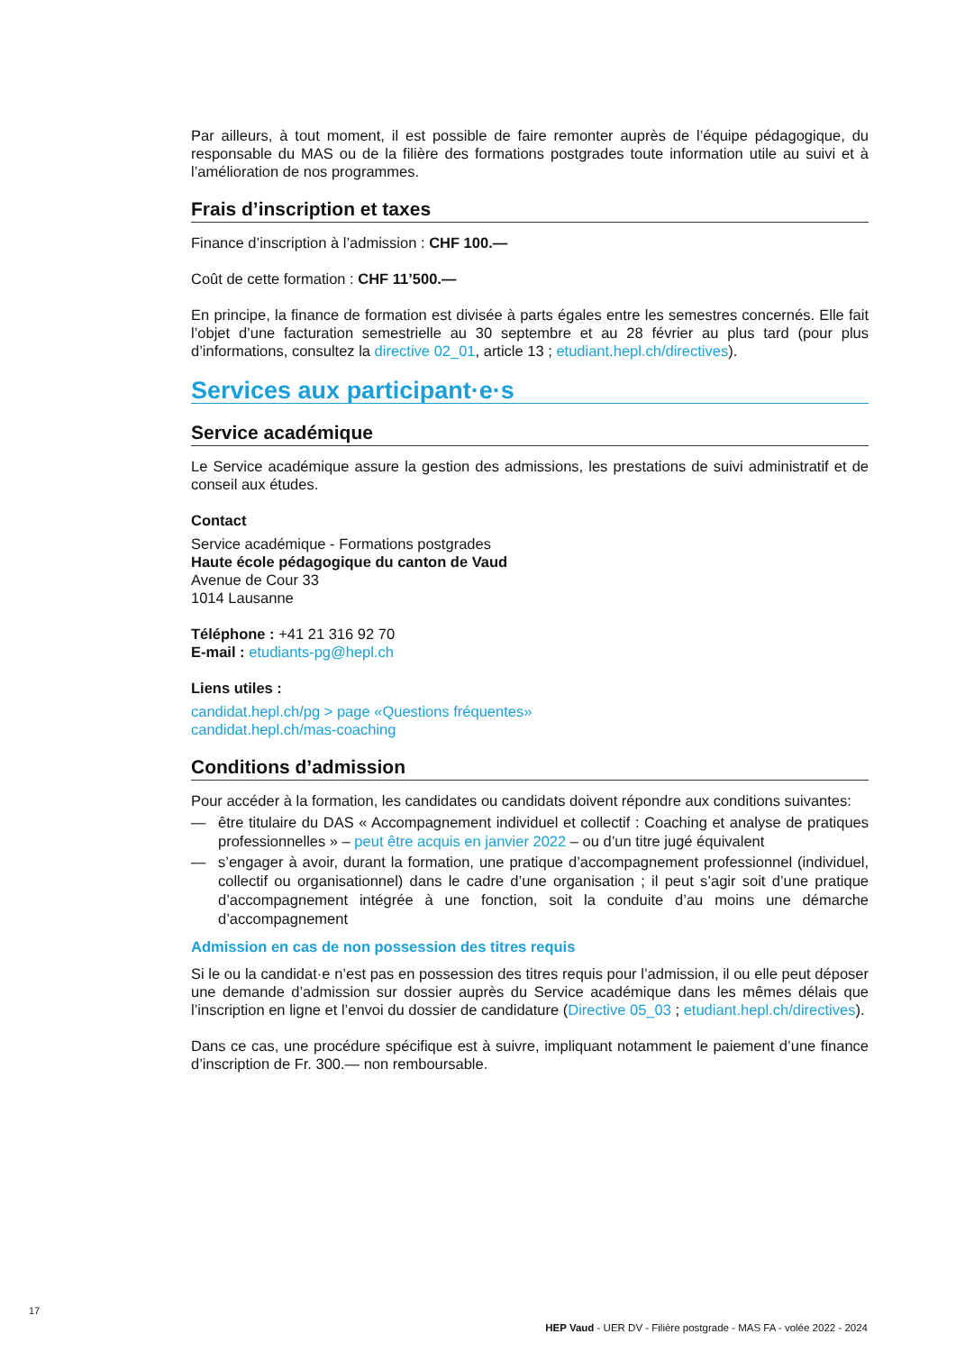Par ailleurs, à tout moment, il est possible de faire remonter auprès de l’équipe pédagogique, du responsable du MAS ou de la filière des formations postgrades toute information utile au suivi et à l’amélioration de nos programmes.
Frais d’inscription et taxes
Finance d’inscription à l’admission : CHF 100.—
Coût de cette formation : CHF 11’500.—
En principe, la finance de formation est divisée à parts égales entre les semestres concernés. Elle fait l’objet d’une facturation semestrielle au 30 septembre et au 28 février au plus tard (pour plus d’informations, consultez la directive 02_01, article 13 ; etudiant.hepl.ch/directives).
Services aux participant·e·s
Service académique
Le Service académique assure la gestion des admissions, les prestations de suivi administratif et de conseil aux études.
Contact
Service académique - Formations postgrades
Haute école pédagogique du canton de Vaud
Avenue de Cour 33
1014 Lausanne
Téléphone : +41 21 316 92 70
E-mail : etudiants-pg@hepl.ch
Liens utiles :
candidat.hepl.ch/pg > page «Questions fréquentes»
candidat.hepl.ch/mas-coaching
Conditions d’admission
Pour accéder à la formation, les candidates ou candidats doivent répondre aux conditions suivantes:
— être titulaire du DAS « Accompagnement individuel et collectif : Coaching et analyse de pratiques professionnelles » – peut être acquis en janvier 2022 – ou d’un titre jugé équivalent
— s’engager à avoir, durant la formation, une pratique d’accompagnement professionnel (individuel, collectif ou organisationnel) dans le cadre d’une organisation ; il peut s’agir soit d’une pratique d’accompagnement intégrée à une fonction, soit la conduite d’au moins une démarche d’accompagnement
Admission en cas de non possession des titres requis
Si le ou la candidat·e n’est pas en possession des titres requis pour l’admission, il ou elle peut déposer une demande d’admission sur dossier auprès du Service académique dans les mêmes délais que l’inscription en ligne et l’envoi du dossier de candidature (Directive 05_03 ; etudiant.hepl.ch/directives).
Dans ce cas, une procédure spécifique est à suivre, impliquant notamment le paiement d’une finance d’inscription de Fr. 300.— non remboursable.
17
HEP Vaud - UER DV - Filière postgrade - MAS FA - volée 2022 - 2024